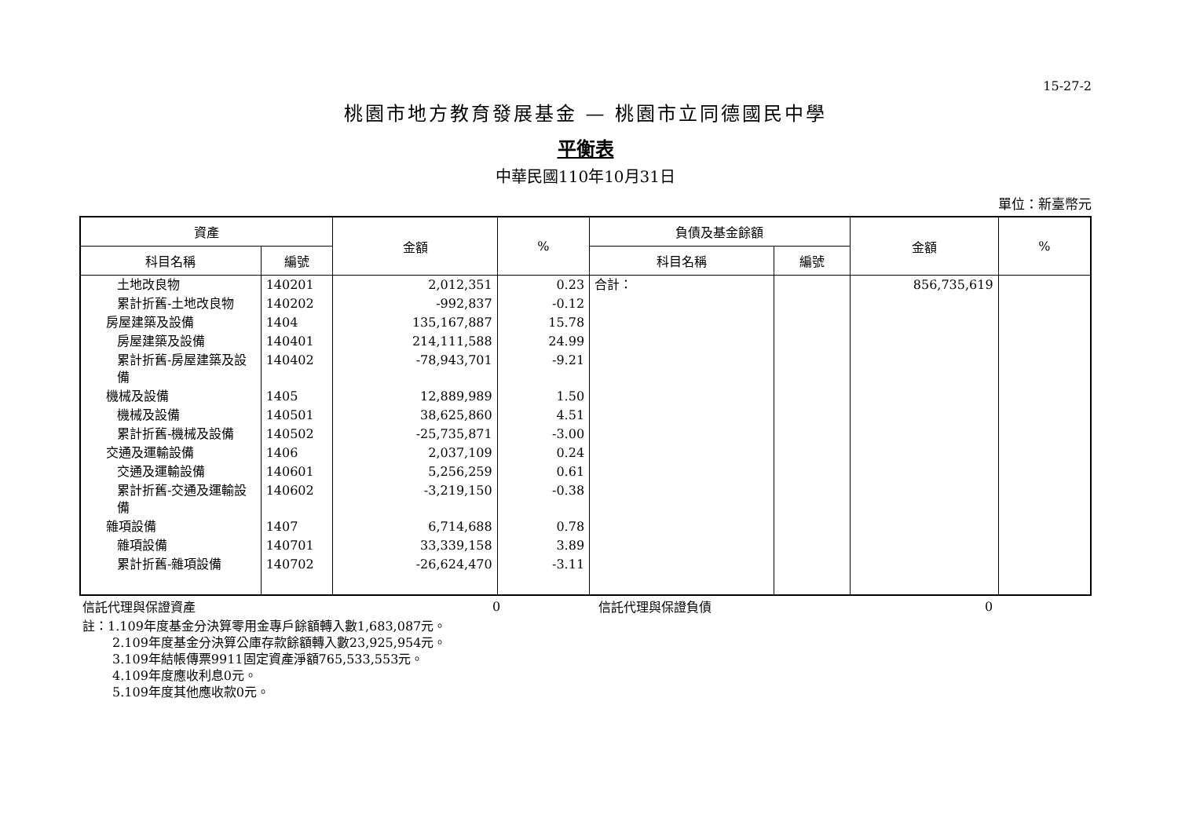15-27-2
桃園市地方教育發展基金 — 桃園市立同德國民中學
平衡表
中華民國110年10月31日
單位：新臺幣元
| 資產 | | 金額 | % | 負債及基金餘額 | | 金額 | % |
| --- | --- | --- | --- | --- | --- | --- | --- |
| 科目名稱 | 編號 | | | 科目名稱 | 編號 | | |
| 土地改良物 | 140201 | 2,012,351 | 0.23 | 合計： | | 856,735,619 | |
| 累計折舊-土地改良物 | 140202 | -992,837 | -0.12 | | | | |
| 房屋建築及設備 | 1404 | 135,167,887 | 15.78 | | | | |
| 房屋建築及設備 | 140401 | 214,111,588 | 24.99 | | | | |
| 累計折舊-房屋建築及設備 | 140402 | -78,943,701 | -9.21 | | | | |
| 機械及設備 | 1405 | 12,889,989 | 1.50 | | | | |
| 機械及設備 | 140501 | 38,625,860 | 4.51 | | | | |
| 累計折舊-機械及設備 | 140502 | -25,735,871 | -3.00 | | | | |
| 交通及運輸設備 | 1406 | 2,037,109 | 0.24 | | | | |
| 交通及運輸設備 | 140601 | 5,256,259 | 0.61 | | | | |
| 累計折舊-交通及運輸設備 | 140602 | -3,219,150 | -0.38 | | | | |
| 雜項設備 | 1407 | 6,714,688 | 0.78 | | | | |
| 雜項設備 | 140701 | 33,339,158 | 3.89 | | | | |
| 累計折舊-雜項設備 | 140702 | -26,624,470 | -3.11 | | | | |
| 信託代理與保證資產 | 0 | 信託代理與保證負債 | 0 |
註：1.109年度基金分決算零用金專戶餘額轉入數1,683,087元。
2.109年度基金分決算公庫存款餘額轉入數23,925,954元。
3.109年結帳傳票9911固定資產淨額765,533,553元。
4.109年度應收利息0元。
5.109年度其他應收款0元。